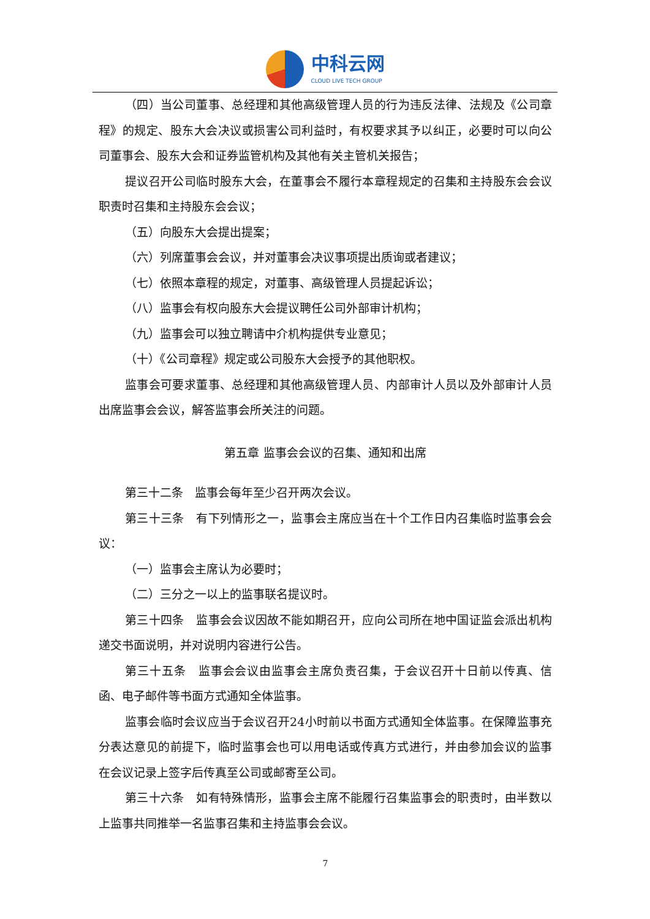中科云网
CLOUD LIVE TECH GROUP
（四）当公司董事、总经理和其他高级管理人员的行为违反法律、法规及《公司章程》的规定、股东大会决议或损害公司利益时，有权要求其予以纠正，必要时可以向公司董事会、股东大会和证券监管机构及其他有关主管机关报告；
提议召开公司临时股东大会，在董事会不履行本章程规定的召集和主持股东会会议职责时召集和主持股东会会议；
（五）向股东大会提出提案；
（六）列席董事会会议，并对董事会决议事项提出质询或者建议；
（七）依照本章程的规定，对董事、高级管理人员提起诉讼；
（八）监事会有权向股东大会提议聘任公司外部审计机构；
（九）监事会可以独立聘请中介机构提供专业意见；
（十）《公司章程》规定或公司股东大会授予的其他职权。
监事会可要求董事、总经理和其他高级管理人员、内部审计人员以及外部审计人员出席监事会会议，解答监事会所关注的问题。
第五章 监事会会议的召集、通知和出席
第三十二条　监事会每年至少召开两次会议。
第三十三条　有下列情形之一，监事会主席应当在十个工作日内召集临时监事会会议：
（一）监事会主席认为必要时；
（二）三分之一以上的监事联名提议时。
第三十四条　监事会会议因故不能如期召开，应向公司所在地中国证监会派出机构递交书面说明，并对说明内容进行公告。
第三十五条　监事会会议由监事会主席负责召集，于会议召开十日前以传真、信函、电子邮件等书面方式通知全体监事。
监事会临时会议应当于会议召开24小时前以书面方式通知全体监事。在保障监事充分表达意见的前提下，临时监事会也可以用电话或传真方式进行，并由参加会议的监事在会议记录上签字后传真至公司或邮寄至公司。
第三十六条　如有特殊情形，监事会主席不能履行召集监事会的职责时，由半数以上监事共同推举一名监事召集和主持监事会会议。
7